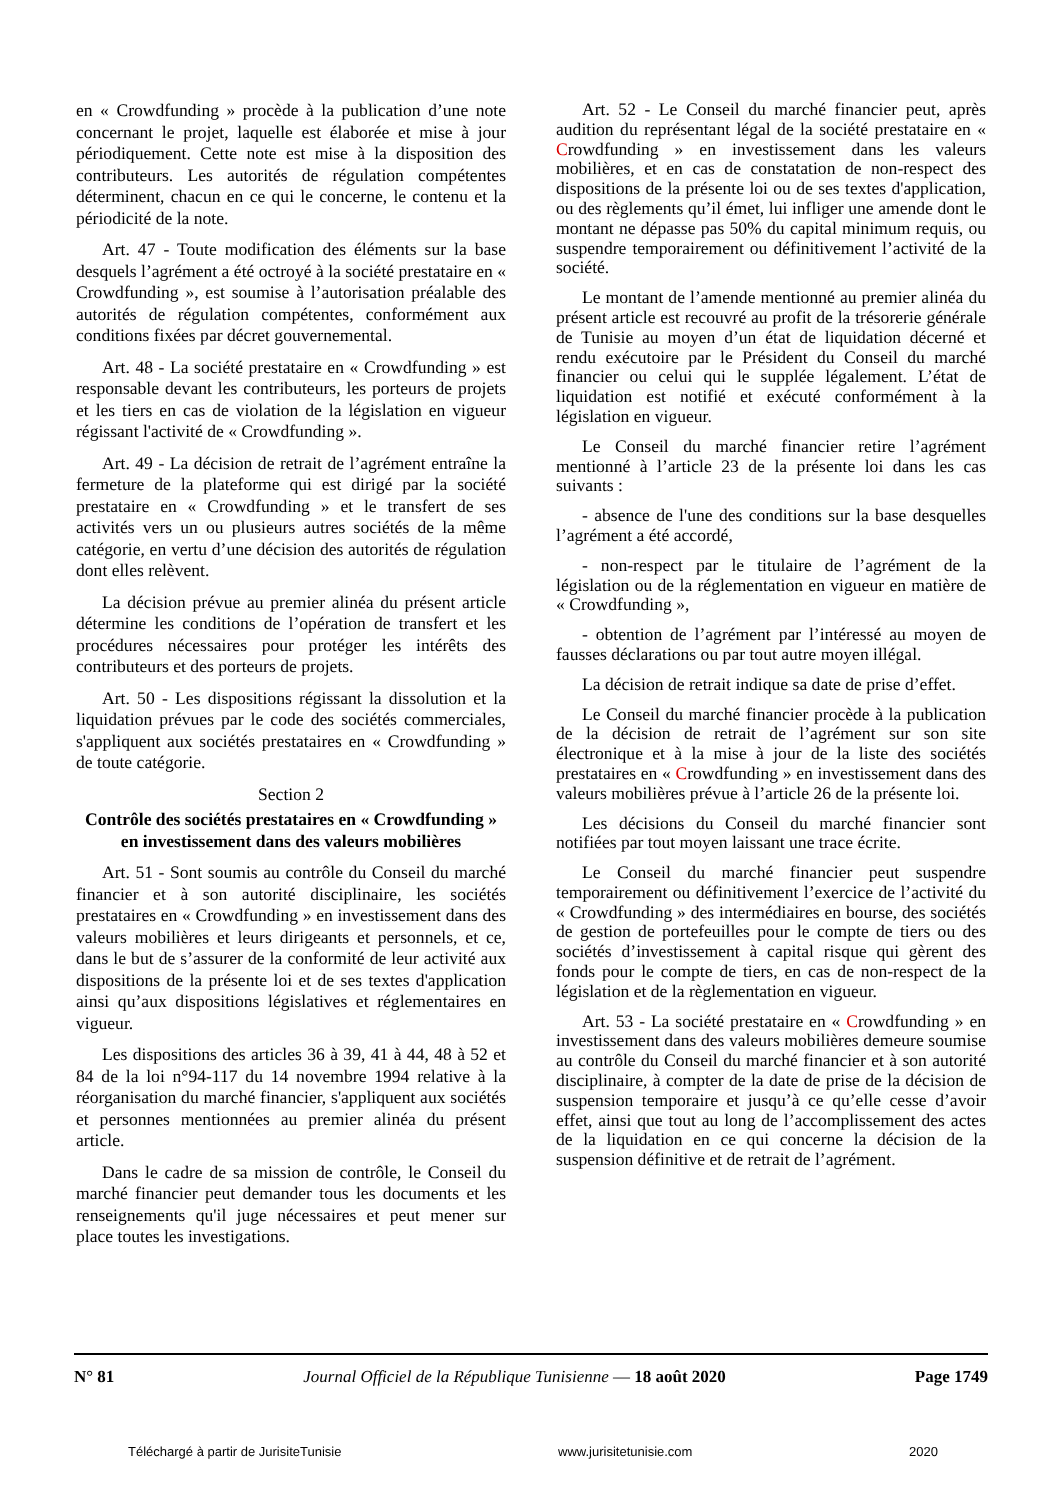en « Crowdfunding » procède à la publication d’une note concernant le projet, laquelle est élaborée et mise à jour périodiquement. Cette note est mise à la disposition des contributeurs. Les autorités de régulation compétentes déterminent, chacun en ce qui le concerne, le contenu et la périodicité de la note.
Art. 47 - Toute modification des éléments sur la base desquels l’agrément a été octroyé à la société prestataire en « Crowdfunding », est soumise à l’autorisation préalable des autorités de régulation compétentes, conformément aux conditions fixées par décret gouvernemental.
Art. 48 - La société prestataire en « Crowdfunding » est responsable devant les contributeurs, les porteurs de projets et les tiers en cas de violation de la législation en vigueur régissant l'activité de « Crowdfunding ».
Art. 49 - La décision de retrait de l’agrément entraîne la fermeture de la plateforme qui est dirigé par la société prestataire en « Crowdfunding » et le transfert de ses activités vers un ou plusieurs autres sociétés de la même catégorie, en vertu d’une décision des autorités de régulation dont elles relèvent.
La décision prévue au premier alinéa du présent article détermine les conditions de l’opération de transfert et les procédures nécessaires pour protéger les intérêts des contributeurs et des porteurs de projets.
Art. 50 - Les dispositions régissant la dissolution et la liquidation prévues par le code des sociétés commerciales, s'appliquent aux sociétés prestataires en « Crowdfunding » de toute catégorie.
Section 2
Contrôle des sociétés prestataires en « Crowdfunding » en investissement dans des valeurs mobilières
Art. 51 - Sont soumis au contrôle du Conseil du marché financier et à son autorité disciplinaire, les sociétés prestataires en « Crowdfunding » en investissement dans des valeurs mobilières et leurs dirigeants et personnels, et ce, dans le but de s’assurer de la conformité de leur activité aux dispositions de la présente loi et de ses textes d'application ainsi qu’aux dispositions législatives et réglementaires en vigueur.
Les dispositions des articles 36 à 39, 41 à 44, 48 à 52 et 84 de la loi n°94-117 du 14 novembre 1994 relative à la réorganisation du marché financier, s'appliquent aux sociétés et personnes mentionnées au premier alinéa du présent article.
Dans le cadre de sa mission de contrôle, le Conseil du marché financier peut demander tous les documents et les renseignements qu'il juge nécessaires et peut mener sur place toutes les investigations.
Art. 52 - Le Conseil du marché financier peut, après audition du représentant légal de la société prestataire en « Crowdfunding » en investissement dans les valeurs mobilières, et en cas de constatation de non-respect des dispositions de la présente loi ou de ses textes d'application, ou des règlements qu’il émet, lui infliger une amende dont le montant ne dépasse pas 50% du capital minimum requis, ou suspendre temporairement ou définitivement l’activité de la société.
Le montant de l’amende mentionné au premier alinéa du présent article est recouvré au profit de la trésorerie générale de Tunisie au moyen d’un état de liquidation décerné et rendu exécutoire par le Président du Conseil du marché financier ou celui qui le supplée légalement. L’état de liquidation est notifié et exécuté conformément à la législation en vigueur.
Le Conseil du marché financier retire l’agrément mentionné à l’article 23 de la présente loi dans les cas suivants :
- absence de l'une des conditions sur la base desquelles l’agrément a été accordé,
- non-respect par le titulaire de l’agrément de la législation ou de la réglementation en vigueur en matière de « Crowdfunding »,
- obtention de l’agrément par l’intéressé au moyen de fausses déclarations ou par tout autre moyen illégal.
La décision de retrait indique sa date de prise d’effet.
Le Conseil du marché financier procède à la publication de la décision de retrait de l’agrément sur son site électronique et à la mise à jour de la liste des sociétés prestataires en « Crowdfunding » en investissement dans des valeurs mobilières prévue à l’article 26 de la présente loi.
Les décisions du Conseil du marché financier sont notifiées par tout moyen laissant une trace écrite.
Le Conseil du marché financier peut suspendre temporairement ou définitivement l’exercice de l’activité du « Crowdfunding » des intermédiaires en bourse, des sociétés de gestion de portefeuilles pour le compte de tiers ou des sociétés d’investissement à capital risque qui gèrent des fonds pour le compte de tiers, en cas de non-respect de la législation et de la règlementation en vigueur.
Art. 53 - La société prestataire en « Crowdfunding » en investissement dans des valeurs mobilières demeure soumise au contrôle du Conseil du marché financier et à son autorité disciplinaire, à compter de la date de prise de la décision de suspension temporaire et jusqu’à ce qu’elle cesse d’avoir effet, ainsi que tout au long de l’accomplissement des actes de la liquidation en ce qui concerne la décision de la suspension définitive et de retrait de l’agrément.
N° 81 Journal Officiel de la République Tunisienne — 18 août 2020 Page 1749
Téléchargé à partir de JurisiteTunisie www.jurisitetunisie.com 2020